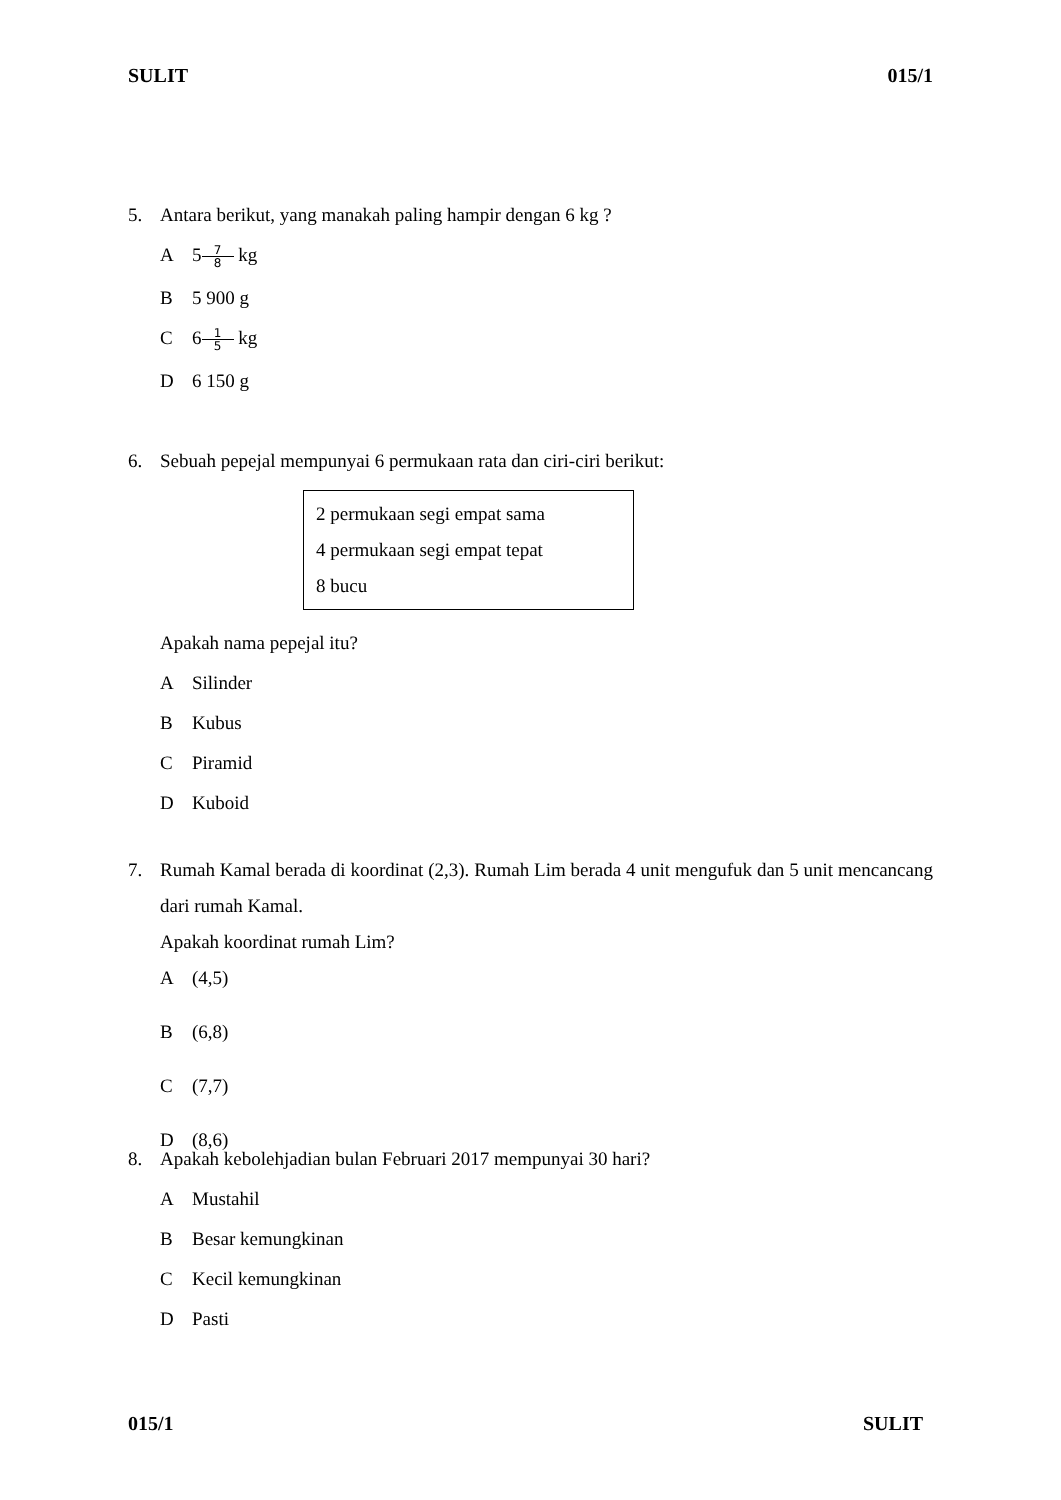SULIT 015/1
5. Antara berikut, yang manakah paling hampir dengan 6 kg ?
A 5 7 8 kg
B 5 900 g
C 6 1 5 kg
D 6 150 g
6. Sebuah pepejal mempunyai 6 permukaan rata dan ciri-ciri berikut:
2 permukaan segi empat sama
4 permukaan segi empat tepat
8 bucu
Apakah nama pepejal itu?
A Silinder
B Kubus
C Piramid
D Kuboid
7. Rumah Kamal berada di koordinat (2,3). Rumah Lim berada 4 unit mengufuk dan 5 unit mencancang dari rumah Kamal.
Apakah koordinat rumah Lim?
A (4,5)
B (6,8)
C (7,7)
D (8,6)
8. Apakah kebolehjadian bulan Februari 2017 mempunyai 30 hari?
A Mustahil
B Besar kemungkinan
C Kecil kemungkinan
D Pasti
015/1 SULIT